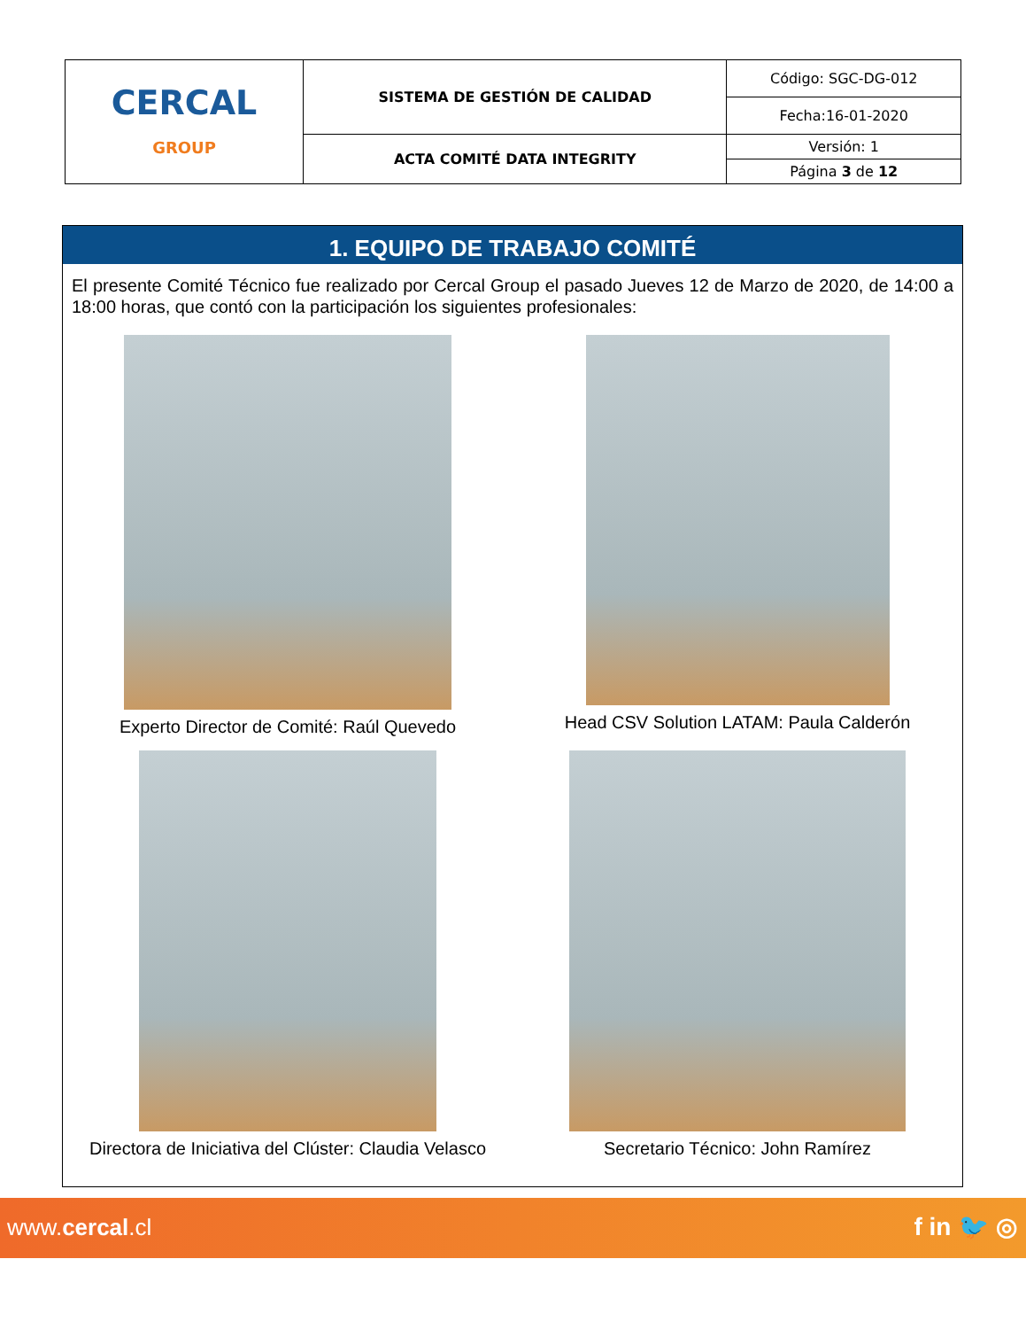| CERCAL GROUP | SISTEMA DE GESTIÓN DE CALIDAD | Código: SGC-DG-012 |
| | | Fecha:16-01-2020 |
| | ACTA COMITÉ DATA INTEGRITY | Versión: 1 |
| | | Página 3 de 12 |
1. EQUIPO DE TRABAJO COMITÉ
El presente Comité Técnico fue realizado por Cercal Group el pasado Jueves 12 de Marzo de 2020, de 14:00 a 18:00 horas, que contó con la participación los siguientes profesionales:
Experto Director de Comité: Raúl Quevedo
Head CSV Solution LATAM: Paula Calderón
Directora de Iniciativa del Clúster: Claudia Velasco
Secretario Técnico: John Ramírez
www.cercal.cl f in 🐦 ◎